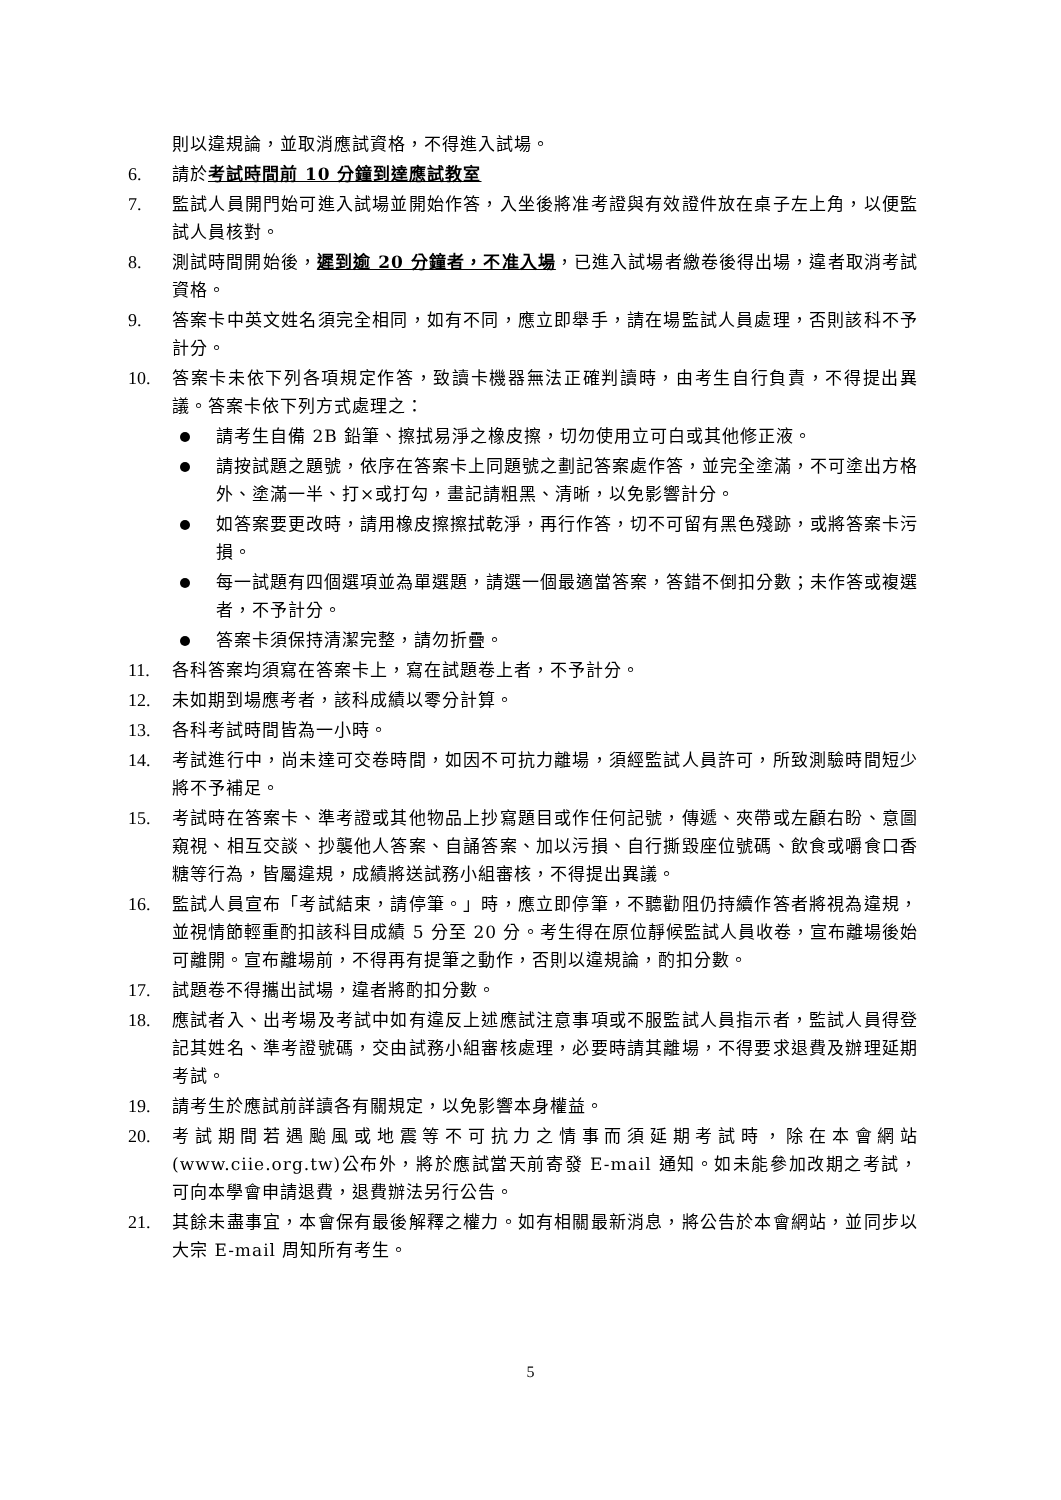則以違規論，並取消應試資格，不得進入試場。
6. 請於考試時間前 10 分鐘到達應試教室
7. 監試人員開門始可進入試場並開始作答，入坐後將准考證與有效證件放在桌子左上角，以便監試人員核對。
8. 測試時間開始後，遲到逾 20 分鐘者，不准入場，已進入試場者繳卷後得出場，違者取消考試資格。
9. 答案卡中英文姓名須完全相同，如有不同，應立即舉手，請在場監試人員處理，否則該科不予計分。
10. 答案卡未依下列各項規定作答，致讀卡機器無法正確判讀時，由考生自行負責，不得提出異議。答案卡依下列方式處理之：
請考生自備 2B 鉛筆、擦拭易淨之橡皮擦，切勿使用立可白或其他修正液。
請按試題之題號，依序在答案卡上同題號之劃記答案處作答，並完全塗滿，不可塗出方格外、塗滿一半、打×或打勾，畫記請粗黑、清晰，以免影響計分。
如答案要更改時，請用橡皮擦擦拭乾淨，再行作答，切不可留有黑色殘跡，或將答案卡污損。
每一試題有四個選項並為單選題，請選一個最適當答案，答錯不倒扣分數；未作答或複選者，不予計分。
答案卡須保持清潔完整，請勿折疊。
11. 各科答案均須寫在答案卡上，寫在試題卷上者，不予計分。
12. 未如期到場應考者，該科成績以零分計算。
13. 各科考試時間皆為一小時。
14. 考試進行中，尚未達可交卷時間，如因不可抗力離場，須經監試人員許可，所致測驗時間短少將不予補足。
15. 考試時在答案卡、準考證或其他物品上抄寫題目或作任何記號，傳遞、夾帶或左顧右盼、意圖窺視、相互交談、抄襲他人答案、自誦答案、加以污損、自行撕毀座位號碼、飲食或嚼食口香糖等行為，皆屬違規，成績將送試務小組審核，不得提出異議。
16. 監試人員宣布「考試結束，請停筆。」時，應立即停筆，不聽勸阻仍持續作答者將視為違規，並視情節輕重酌扣該科目成績 5 分至 20 分。考生得在原位靜候監試人員收卷，宣布離場後始可離開。宣布離場前，不得再有提筆之動作，否則以違規論，酌扣分數。
17. 試題卷不得攜出試場，違者將酌扣分數。
18. 應試者入、出考場及考試中如有違反上述應試注意事項或不服監試人員指示者，監試人員得登記其姓名、準考證號碼，交由試務小組審核處理，必要時請其離場，不得要求退費及辦理延期考試。
19. 請考生於應試前詳讀各有關規定，以免影響本身權益。
20. 考試期間若遇颱風或地震等不可抗力之情事而須延期考試時，除在本會網站(www.ciie.org.tw)公布外，將於應試當天前寄發 E-mail 通知。如未能參加改期之考試，可向本學會申請退費，退費辦法另行公告。
21. 其餘未盡事宜，本會保有最後解釋之權力。如有相關最新消息，將公告於本會網站，並同步以大宗 E-mail 周知所有考生。
5